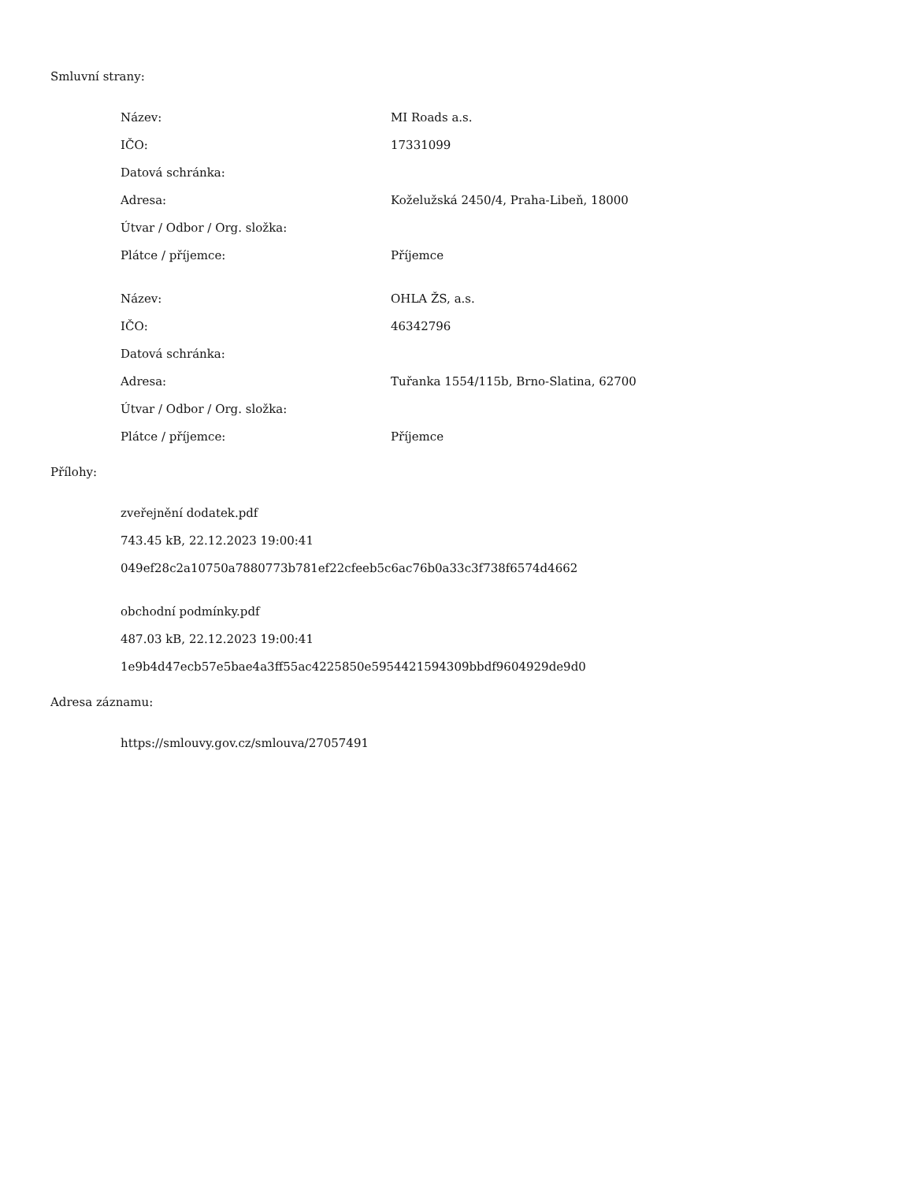Smluvní strany:
| Název: | MI Roads a.s. |
| IČO: | 17331099 |
| Datová schránka: | |
| Adresa: | Koželužská 2450/4, Praha-Libeň, 18000 |
| Útvar / Odbor / Org. složka: | |
| Plátce / příjemce: | Příjemce |
| Název: | OHLA ŽS, a.s. |
| IČO: | 46342796 |
| Datová schránka: | |
| Adresa: | Tuřanka 1554/115b, Brno-Slatina, 62700 |
| Útvar / Odbor / Org. složka: | |
| Plátce / příjemce: | Příjemce |
Přílohy:
zveřejnění dodatek.pdf
743.45 kB, 22.12.2023 19:00:41
049ef28c2a10750a7880773b781ef22cfeeb5c6ac76b0a33c3f738f6574d4662
obchodní podmínky.pdf
487.03 kB, 22.12.2023 19:00:41
1e9b4d47ecb57e5bae4a3ff55ac4225850e5954421594309bbdf9604929de9d0
Adresa záznamu:
https://smlouvy.gov.cz/smlouva/27057491